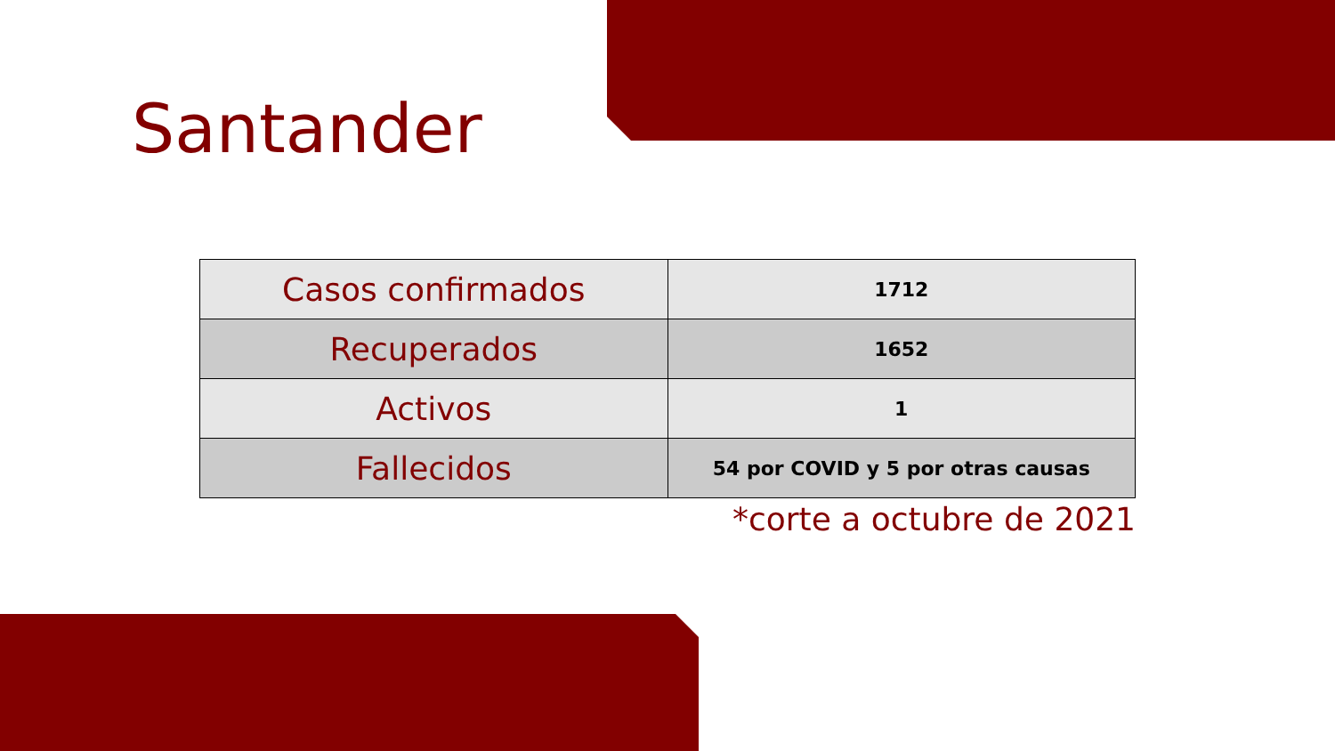Santander
| Casos confirmados | 1712 |
| Recuperados | 1652 |
| Activos | 1 |
| Fallecidos | 54 por COVID y 5 por otras causas |
*corte a octubre de 2021